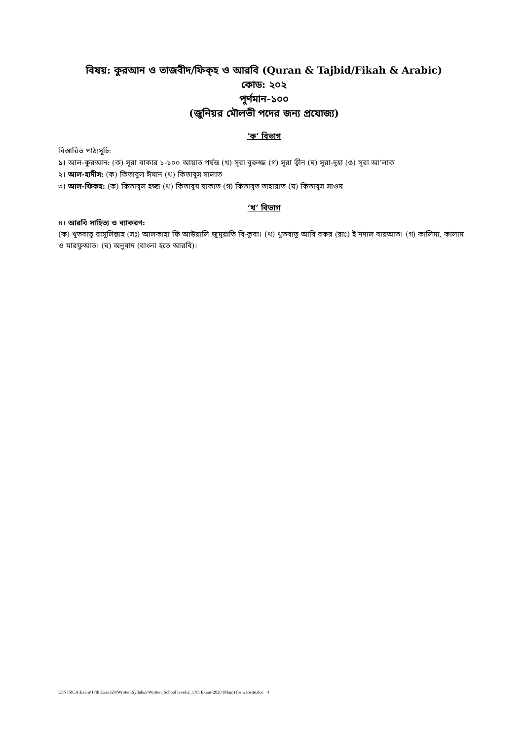বিষয়: কুরআন ও তাজবীদ/ফিক্হ ও আরবি (Quran & Tajbid/Fikah & Arabic)
কোড: ২০২
পূর্ণমান-১০০
(জুনিয়র মৌলভী পদের জন্য প্রযোজ্য)
‘ক’ বিভাগ
বিস্তারিত পাঠ্যসূচি:
১। আল-কুরআন: (ক) সূরা বাকার ১-১০০ আয়াত পর্যন্ত (খ) সূরা বুরুজ্জ (গ) সূরা ত্বীন (ঘ) সূরা-দুহা (ঙ) সূরা আ'লাক
২। আল-হাদীস: (ক) কিতাবুল ঈমান (খ) কিতাবুস সালাত
৩। আল-ফিকহ: (ক) কিতাবুল হজ্জ (খ) কিতাবুয যাকাত (গ) কিতাবুত তাহারাত (ঘ) কিতাবুস সাওম
‘খ’ বিভাগ
৪। আরবি সাহিত্য ও ব্যাকরণ:
(ক) খুতবাতু রাসুলিল্লাহ (সঃ) আলকাহা ফি আউয়ালি জুমুয়াতি বি-কুবা। (খ) খুতবাতু আবি বকর (রাঃ) ই'নদাল বায়আত। (গ) কালিমা, কালাম ও মারফুআত। (ঘ) অনুবাদ (বাংলা হতে আরবি)।
E:\NTRCA\Exam\17th Exam'20\Written\Syllabus\Written_School level-2_17th Exam-2020 (Main) for website.doc 4